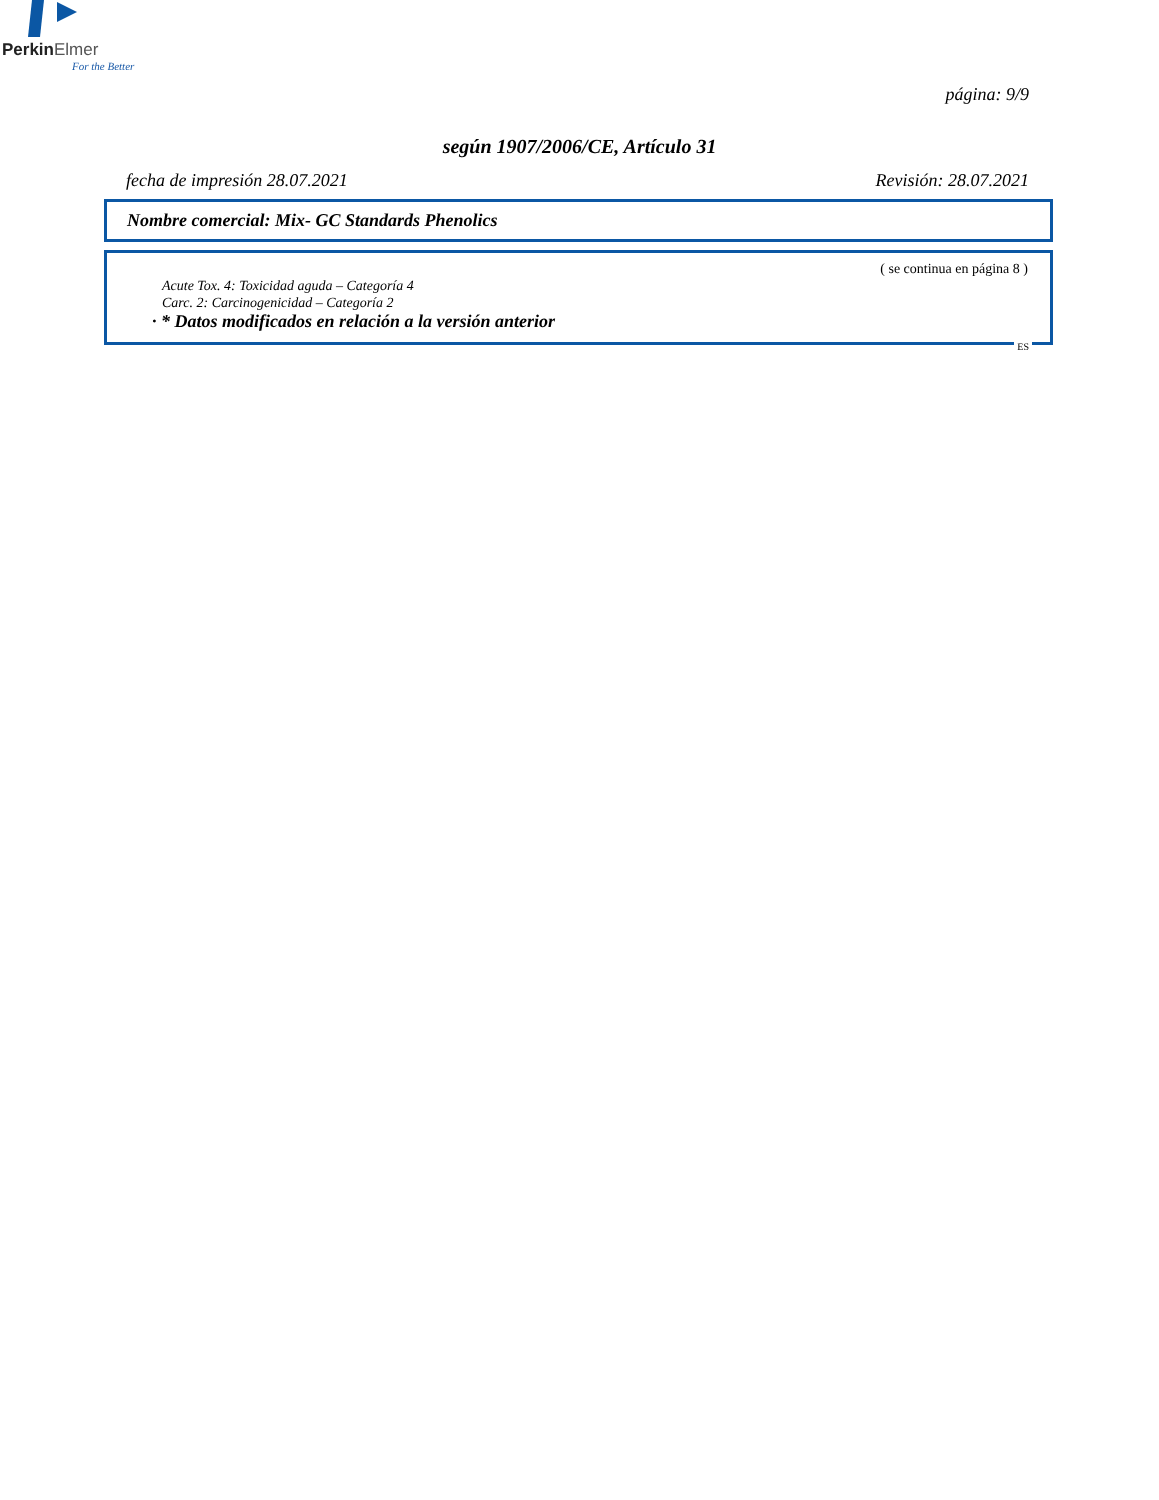PerkinElmer
For the Better
página: 9/9
según 1907/2006/CE, Artículo 31
fecha de impresión 28.07.2021 Revisión: 28.07.2021
Nombre comercial: Mix- GC Standards Phenolics
( se continua en página 8 )
Acute Tox. 4: Toxicidad aguda – Categoría 4
Carc. 2: Carcinogenicidad – Categoría 2
· * Datos modificados en relación a la versión anterior
ES